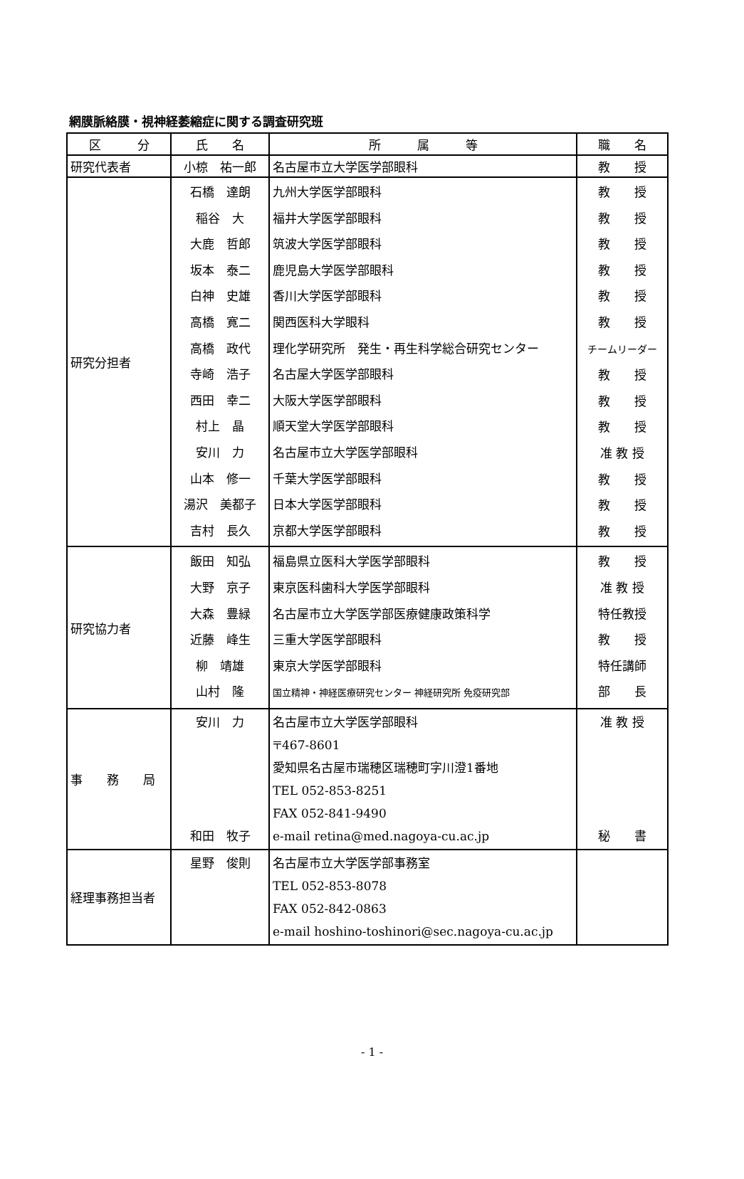網膜脈絡膜・視神経萎縮症に関する調査研究班
| 区 分 | 氏 名 | 所 属 等 | 職 名 |
| --- | --- | --- | --- |
| 研究代表者 | 小椋 祐一郎 | 名古屋市立大学医学部眼科 | 教 授 |
| 研究分担者 | 石橋 達朗 稲谷 大 大鹿 哲郎 坂本 泰二 白神 史雄 高橋 寛二 高橋 政代 寺崎 浩子 西田 幸二 村上 晶 安川 力 山本 修一 湯沢 美都子 吉村 長久 | 九州大学医学部眼科 福井大学医学部眼科 筑波大学医学部眼科 鹿児島大学医学部眼科 香川大学医学部眼科 関西医科大学眼科 理化学研究所 発生・再生科学総合研究センター 名古屋大学医学部眼科 大阪大学医学部眼科 順天堂大学医学部眼科 名古屋市立大学医学部眼科 千葉大学医学部眼科 日本大学医学部眼科 京都大学医学部眼科 | 教 授 教 授 教 授 教 授 教 授 教 授 チームリーダー 教 授 教 授 教 授 准 教 授 教 授 教 授 教 授 |
| 研究協力者 | 飯田 知弘 大野 京子 大森 豊緑 近藤 峰生 柳 靖雄 山村 隆 | 福島県立医科大学医学部眼科 東京医科歯科大学医学部眼科 名古屋市立大学医学部医療健康政策科学 三重大学医学部眼科 東京大学医学部眼科 国立精神・神経医療研究センター 神経研究所 免疫研究部 | 教 授 准 教 授 特任教授 教 授 特任講師 部 長 |
| 事 務 局 | 安川 力 和田 牧子 | 名古屋市立大学医学部眼科 〒467-8601 愛知県名古屋市瑞穂区瑞穂町字川澄1番地 TEL 052-853-8251 FAX 052-841-9490 e-mail retina@med.nagoya-cu.ac.jp | 准 教 授 秘 書 |
| 経理事務担当者 | 星野 俊則 | 名古屋市立大学医学部事務室 TEL 052-853-8078 FAX 052-842-0863 e-mail hoshino-toshinori@sec.nagoya-cu.ac.jp | |
- 1 -